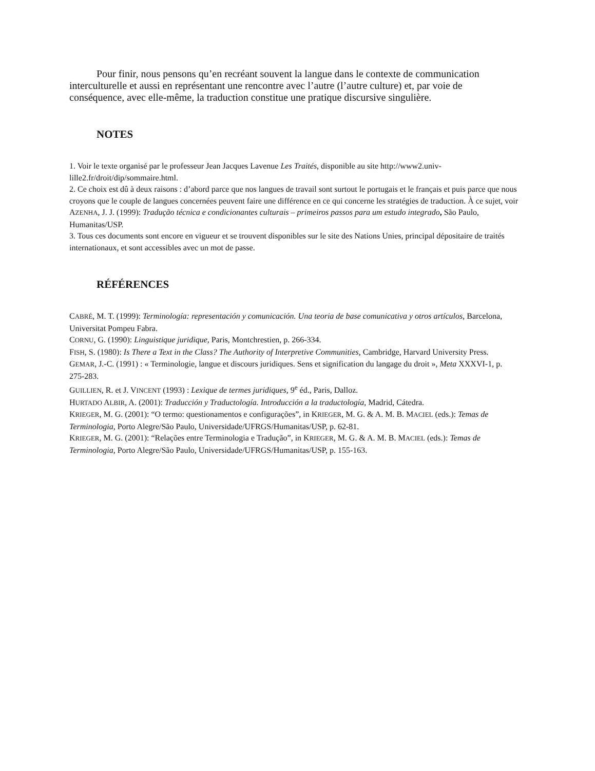Pour finir, nous pensons qu’en recréant souvent la langue dans le contexte de communication interculturelle et aussi en représentant une rencontre avec l’autre (l’autre culture) et, par voie de conséquence, avec elle-même, la traduction constitue une pratique discursive singulière.
NOTES
1. Voir le texte organisé par le professeur Jean Jacques Lavenue Les Traités, disponible au site http://www2.univ-lille2.fr/droit/dip/sommaire.html.
2. Ce choix est dû à deux raisons : d’abord parce que nos langues de travail sont surtout le portugais et le français et puis parce que nous croyons que le couple de langues concernées peuvent faire une différence en ce qui concerne les stratégies de traduction. À ce sujet, voir AZENHA, J. J. (1999): Tradução técnica e condicionantes culturais – primeiros passos para um estudo integrado, São Paulo, Humanitas/USP.
3. Tous ces documents sont encore en vigueur et se trouvent disponibles sur le site des Nations Unies, principal dépositaire de traités internationaux, et sont accessibles avec un mot de passe.
RÉFÉRENCES
CABRÉ, M. T. (1999): Terminología: representación y comunicación. Una teoria de base comunicativa y otros artículos, Barcelona, Universitat Pompeu Fabra.
CORNU, G. (1990): Linguistique juridique, Paris, Montchrestien, p. 266-334.
FISH, S. (1980): Is There a Text in the Class? The Authority of Interpretive Communities, Cambridge, Harvard University Press.
GEMAR, J.-C. (1991) : « Terminologie, langue et discours juridiques. Sens et signification du langage du droit », Meta XXXVI-1, p. 275-283.
GUILLIEN, R. et J. VINCENT (1993) : Lexique de termes juridiques, 9<sup>e</sup> éd., Paris, Dalloz.
HURTADO ALBIR, A. (2001): Traducción y Traductología. Introducción a la traductología, Madrid, Cátedra.
KRIEGER, M. G. (2001): “O termo: questionamentos e configurações”, in KRIEGER, M. G. & A. M. B. MACIEL (eds.): Temas de Terminologia, Porto Alegre/São Paulo, Universidade/UFRGS/Humanitas/USP, p. 62-81.
KRIEGER, M. G. (2001): “Relações entre Terminologia e Tradução”, in KRIEGER, M. G. & A. M. B. MACIEL (eds.): Temas de Terminologia, Porto Alegre/São Paulo, Universidade/UFRGS/Humanitas/USP, p. 155-163.